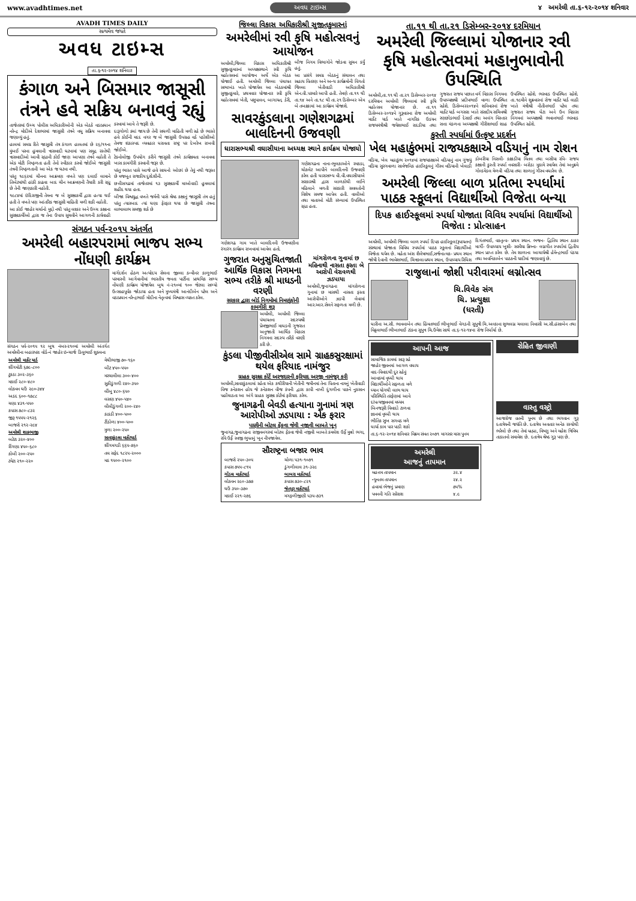www.avadhtimes.net અવધ ટાઇમ્સ ૪ અમરેલી તા.૬-૧૨-૨૦૧૪ શનિવાર
AVADH TIMES DAILY
સત્યમેવ જયતે
અવધ ટાઇમ્સ
તા.૬-૧૨-૨૦૧૪ શનિવાર
કંગાળ અને બિસમાર જાસૂસી તંત્રને હવે સક્રિય બનાવવું રહ્યું
તાજેતરમાં ઉચ્ચ પોલીસ અધિકારીઓની એક બેઠકે વડાપ્રધાન નરેન્દ્ર મોદીએ દેશભરમાં જાસૂસી તંત્રને વધુ સક્રિય બનાવવા જણાવ્યું હતું.
હાલમાં સમગ્ર રીતે જાસૂસી તંત્ર કંગાળ હાલતમાં છે ૨૬/૧૧ના મુંબઈ પરના હુમલાની ત્રાસવાદી ઘટનામાં પણ સમુદ્ર રસ્તેથી ત્રાસવાદીઓ આવી રહ્યાની કોઈ જાણ આપણા તંત્રને નહોતી તે એક મોટી નિષ્ફળતા હતી તેનો સ્વીકાર કરવો જોઈએ જાસૂસી તંત્રની નિષ્ફળતાની આ એક જ ઘટના નથી.
પરંતુ ૧૯૬૨માં ચીનના આક્રમણ વખતે પણ દલાઈ લામાને તિબેટમાંથી હાંકી કાઢવા બાદ ચીન આક્રમણની તૈયારી કરી રહ્યુ છે તેની જાણકારી નહોતી.
૧૯૮૪માં ઇંદિરાજીની તેમના જ બે સુરક્ષાકર્મી દ્વારા હત્યા થઈ હતી તે વખતે પણ આંતરિક જાસૂસી માહિતી મળી શકી નહોતી.
આ કોઈ જાહેર ચર્ચાનો મુદ્દો નથી પરંતુ લશ્કર અને ઉચ્ચ કક્ષાના સુરક્ષાકર્મીઓ દ્વારા જ તેના ઉપાય સૂચવીને આગળની કાર્યવાહી કરવામાં આવે તે જરૂરી છે.
દારૂગોળો ક્યાં જાય છે તેની સઘળી માહિતી મળી રહે છે ભારતે હવે કોઈની મદદ વગર જ બે જાસૂસી ઉપગ્રહ વડે પડોશીઓ તેમજ શંકાસ્પદ વ્યવહાર ધરાવતા રાષ્ટ્ર પર દેખરેખ રાખવી જોઈએ.
ટેકનોલોજી ઉપયોગ કરીને જાસૂસી તંત્રને કાર્યક્ષમતા બનાવવા ખાસ કામગીરી કરવાની જરૂર છે.
પરંતુ ભારત પાસે આજે હવે સાધનો ઓછાં છે તેવું નથી જરૂરત છે મજબૂત રાજકીય દુરદેશીની.
છત્તીસગઢમાં તાજેતરમાં ૧૩ સુરક્ષાકર્મી માઓવાદી હુમલામાં શહીદ થયા હતા.
બીજા વિશ્વયુદ્ધ વખતે જર્મની પાસે શ્રેષ્ઠ કક્ષાનું જાસૂસી તંત્ર હતું પરંતુ ત્યારબાદ ત્યાં ઘણા ફેરફાર થયા છે જાસૂસી તંત્રના લાભાલાભ સમજી શકે છે
સંગઠન પર્વ-૨૦૧૫ અંતર્ગત
અમરેલી બહારપરામાં ભાજપ સભ્ય નોંધણી કાર્યક્રમ
સંગઠન પર્વ-૨૦૧૫ ૧૨ બુથ નંબર-૨૧૦માં અમરેલી અંતર્ગત અમરેલીના બહારપરા વોર્ડ-નં જાહેર ઇન્ચાર્જ ડિલુભાઈ શુક્લના
માર્ગદર્શન હેઠળ અત્યોદય સેલના જીલ્લા કન્વીનર કાળુભાઈ પરમારની આગેવાનીમાં ભારતીય જનતા પાર્ટીના પ્રાથમિક સભ્ય નોંધણી કાર્યક્રમ યોજાયેલ બુથ નં-૨૧૦માં ૧૦૦ જેટલા સભ્યો ઉત્સાહપૂર્વક જોડાયા હતા અને મુખ્યમંત્રી આનંદીબેન પટેલ અને વડાપ્રધાન નરેન્દ્રભાઈ મોદીના નેતૃત્વમાં વિશ્વાસ વ્યક્ત કરેલ.
| અમરેલી માર્કેટ યાર્ડ |
| --- |
| શીંગમોટી ૬૭૯-૮૦૦ |
| ટુકડા ૩૦૨-૩૬૦ |
| મકાઈ ૨૮૦-૪૮૦ |
| લોકવન ઘઉં ૨૯૦-૩૪૪ |
| અડદ ૬૦૦-૧૭૮૮ |
| ચણા ૪૩૧-૫૫૦ |
| કપાસ ૭૮૦-૮૩૨ |
| જીરૂ ૧૫૫૫-૨૧૨૬ |
| બાજરો ૨૧૨-૨૯૪ |
| અમરેલી શાકભાજી |
| બટેટા ૩૨૦-૪૦૦ |
| રીંગણા ૪૫૦-૬૮૦ |
| કોબી ૨૦૦-૨૫૦ |
| ટમેટા ૨૧૦-૨૨૦ |
| મેથીભાજી ૭૦-૧૬૦ |
| બીટ ૪૫૦-૫૫૦ |
| મરચાલીલા ૩૦૦-૪૦૦ |
| સુકીડુંગળી ૨૪૦-૩૫૦ |
| લીંબુ ૪૮૦-૬૫૦ |
| લસણ ૪૫૦-૫૪૦ |
| લીલીડુંગળી ૨૦૦-૨૪૦ |
| કાકડી ૪૦૦-૫૦૦ |
| ટીંડોળા ૪૦૦-૫૦૦ |
| મુળા ૨૦૦-૨૫૦ |
| સાવરકુંડલા માર્કેટયાર્ડ |
| શીંગમગડી ૬૬૫-૭૬૦ |
| તલ સફેદ ૧૮૨૫-૨૦૦૦ |
| મઠ ૧૫૦૦-૨૧૦૦ |
જિલ્લા વિકાસ અધિકારીશ્રી સુજીતકુમારનાં
અમરેલીમાં રવી કૃષિ મહોત્સવનું આયોજન
અમરેલી,જિલ્લા વિકાસ અધિકારીશ્રી સુજીતકુમારનાં અધ્યક્ષસ્થાને રવી કૃષિ મહોત્સવનાં આયોજન અર્થે એક બેઠક યોજાઈ હતી. અમરેલી જિલ્લા પંચાયત સભાખંડ ખાતે યોજાયેલ આ બેઠકમાંશ્રી સુજીતકુમારે, પ્રથમવાર યોજાનાર રવી કૃષિ મહોત્સવમાં ખેતી, પશુપાલન, બાગાયત, ડેરી, બીજ નિગમ વિભાગોને જોડવા સૂચન કર્યું હતું.
આ પ્રસંગે સમગ્ર બેઠકનું સંચાલન તથા સહાય વિતરણ અને અન્ય કાર્યક્રમોની વિગતો જિલ્લા ખેતીવાડી અધિકારીશ્રી એન.વી.પરમારે આપી હતી. તેમણે તા.૧૧ થી તા.૧૪ અને તા.૧૮ થી તા.૨૧ ડિસેમ્બર એમ બે તબક્કામાં આ કાર્યક્રમ યોજાશે.
સાવરકુંડલાના ગણેશગઢમાં બાલદિનની ઉજવણી
ધારાસભ્યશ્રી વઘાસીયાના અધ્યક્ષ સ્થાને કાર્યક્રમ યોજાયો
ગણેશગઢ ગામ ખાતે બાલદિનની ઉજવણીના રંગારંગ કાર્યક્રમ રાખવામાં આવેલ હતો.
ગણેશગઢના નાના-ભુલકાઓને રમકડા, ચોકલેટ આપીને બાલદિનની ઉજવણી કરેલ હતી ધારાસભ્ય વી.વી.વઘાસીયાએ સરકારશ્રી દ્વારા બાળકોથી લઈને મહિલાને મળતી સરકારી સવલતોની વિશેષ સમજ આપેલ હતી. વાલીઓ તથા માતાઓ મોટી સંખ્યામાં ઉપસ્થિત રહ્યા હતા.
ગુજરાત અનુસુચિતજાતી આર્થિક વિકાસ નિગમના સભ્ય તરીકે શ્રી માધડની વરણી
સરકાર દ્વારા બોર્ડ નિગમોમાં નિમણુંકોની કામગીરી શરૂ
અમરેલી, અમરેલી જિલ્લા પંચાયતના સદસ્યશ્રી પ્રેમજીભાઈ માધડની ગુજરાત અનુજાતી આર્થિક વિકાસ નિગમના સદસ્ય તરીકે વરણી કરી છે.
માંગરોળના ગુનામાં છ મહિનાથી નાસતા ફરતા બે આરોપી વેરાવળથી ઝડપાયા
અમરેલી,જુનાગઢના માંગરોળના ગુનામાં છ માસથી નાસતા ફરતા આરોપીઓને ઝડપી લેવામાં આર.આર.સેલને સફળતા મળી છે.
કુંડલા પીજીવીસીએલ સામે ગ્રાહકસુરક્ષામાં થયેલ ફરિયાદ નામંજુર
ગ્રાહક સુરક્ષા કોર્ટે અરજદારની ફરિયાદ અરજી નામંજુર કરી
અમરેલી,સાવરકુંડલામાં રહેતા એક કથીરીયાની ખેતીની જમીનમાં તેના પિતાના નામનું ખેતીવાડી વિજ કનેકશન હોય જે કનેકશન વીજ કંપની દ્વારા કાપી નાખી દુંગળીના પાકને નુકસાન પહોંચાડતા આ અંગે ગ્રાહક સુરક્ષા કોર્ટમાં ફરીયાદ કરેલ.
જુનાગઢની બેવડી હત્યાના ગુનામાં ત્રણ આરોપીઓ ઝડપાયા : એક ફરાર
પાણીની બોટલ ફેંકવા જેવી નજીવી બાબતે ખૂન
જુનાગઢ,જુનાગઢના રાજીવનગરમાં બોટલ ફેંકવા જેવી નજીવી બાબતે કમલેશ ઉર્ફે મુન્નો ભગા, રવિ ઉર્ફે રવજી ભુપતનું ખૂન નીપજાવેલ.
સૌરાષ્ટ્રના બજાર ભાવ
| બાજરો ૨૫૦-૩૦૫ | ચોળા ૫૩૧-૧૦૭૧ |
| કપાસ ૭૫૫-૮૧૫ | ડુંગળીલાલ ૩૧-૩૨૯ |
| ગોંડલ માર્કેટયાર્ડ | બાબરા માર્કેટયાર્ડ |
| લોકવન ૨૯૦-૩૭૭ | કપાસ ૭૩૦-૮૨૧ |
| ઘઉં ૩૫૦-૩૭૦ | જેતપુર માર્કેટયાર્ડ |
| મકાઈ ૨૨૧-૨૭૬ | મગફળીજીણી ૫૩૫-૭૩૧ |
તા.૧૧ થી તા.૨૧ ડિસેમ્બર-૨૦૧૪ દરમિયાન
અમરેલી જિલ્લામાં યોજાનાર રવી કૃષિ મહોત્સવમાં મહાનુભાવોની ઉપસ્થિતિ
અમરેલી,તા.૧૧ થી તા.૨૧ ડિસેમ્બર-૨૦૧૪ દરમિયાન અમરેલી જિલ્લામાં રવી કૃષિ મહોત્સવ યોજાનાર છે. તા.૧૧ ડિસેમ્બર-૨૦૧૪ને ગુરૂવારના રોજ અમરેલી માર્કેટ યાર્ડ ખાતે નાગરિક ઉડયન રાજયમંત્રીશ્રી જયેશભાઈ રાદડીયા તથા ગુજરાત રાજય પછાત વર્ગ વિકાસ નિગમના ઉપાધ્યક્ષશ્રી પ્રદીપભાઈ વાળા ઉપસ્થિત રહેશે. ડિસેમ્બર૨૦૧૪ને શનિવારનાં રોજ માર્કેટ યાર્ડ બગસરા ખાતે સંસદીય સચિવશ્રી રણછોડભાઈ દેસાઈ તથા અલંગ વિસ્તાર સત્તા મંડળના અધ્યક્ષશ્રી ગીરીશભાઈ શાહ ઉપસ્થિત રહેશે. ભરવાડ ઉપસ્થિત રહેશે. તા.૧૯મીને શુક્રવારનાં રોજ માર્કેટ યાર્ડ લાઠી ખાતે મંત્રીશ્રી નીતીનભાઈ પટેલ તથા ગુજરાત રાજ્ય ઘેટા અને ઉન વિકાસ નિગમનાં અધ્યક્ષશ્રી ભવાનભાઈ ભરવાડ ઉપસ્થિત રહેશે.
કુસ્તી સ્પર્ધામાં ઉત્કૃષ્ટ પ્રદર્શન
ખેલ મહાકુંભમાં રાજયકક્ષાએ વડિયાનું નામ રોશન
વડિયા, ખેલ મહાકુંભ ૨૦૧૪માં રાજયકક્ષાએ વડિયાનું નામ ગુંજયું વડિયા સુરગવાળા સાર્વજનિક હાઈસ્કૂલનું ગૌરવ વડિયાની ખેલાડી ડોબરીયા નિરાલી- કક્કડીયા મિતલ તથા બસીયા રવિ- રાજય કક્ષાની કુસ્તી સ્પર્ધા નવસારી- બરોડા મુકામે રમાયેલ તેમાં અનુક્રમે ગોલ્ડમેડલ મેળવી વડિયા તથા શાળાનું ગૌરવ વધારેલ છે.
અમરેલી જિલ્લા બાળ પ્રતિભા સ્પર્ધામાં પાઠક સ્કૂલનાં વિદ્યાર્થીઓ વિજેતા બન્યા
દિપક હાઈસ્કૂલમાં સ્પર્ધા યોજાતા વિવિધ સ્પર્ધામાં વિદ્યાર્થીઓ વિજેતા : પ્રોત્સાહન
અમરેલી, અમરેલી જિલ્લા બાળ સ્પર્ધા દિપક હાઈસ્કૂલ(રૂપાયતન) સંસ્થામાં યોજાતા વિવિધ સ્પર્ધામાં પાઠક સ્કૂલનાં વિદ્યાર્થીઓ વિજેતા થયેલ છે. મહેતા અંશ શૈલેષભાઈ,સર્જનાત્મક- પ્રથમ સ્થાન જોષી દેવાની ભાવેશભાઈ, ચિત્રકલા-પ્રથમ સ્થાન, ઉપાધ્યાય રિધિશ દિગંતભાઈ, વકતૃત્વ- પ્રથમ સ્થાન. ભજન- દ્વિતિય સ્થાન ઠાકર માર્ગી- ઉપાધ્યાય ખુશી- સરવૈયા ક્રિષ્ના- લગ્નગીત સ્પર્ધામાં દ્વિતીય સ્થાન પ્રાપ્ત કરેલ છે. તેમ શાળાના આચાર્યશ્રી હેમેન્દ્રભાઈ પંડયા તથા અવનિકાબેન પાઠકની યાદીમાં જણાવાયું છે.
રાજુલાનાં જોશી પરીવારમાં લગ્નોત્સવ
ચિ.વિવેક સંગ
ચિ. પ્રત્યુક્ષા
(ધરતી)
ધારીના અ.સૌ. ભાવનાબેન તથા હિંમતભાઈ ભીખુભાઈ વેગડની સુપુત્રી ચિ.અલ્કાના શુભલગ્ન ચલાલા નિવાસી અ.સૌ.હંસાબેન તથા વિઠ્ઠલભાઈ ભીખાભાઈ ટાંકના સુપુત્ર ચિ.ઉમેશ સાથે તા.૬-૧૨-૧૪ના રોજ નિર્ધાર્યા છે.
આપની આજ
સામાજિક કામમાં સારૂ રહે
જાહેર જીવનમાં આગળ વધાય
વાદ-વિવાદથી દુર રહેવું
આવકમાં વૃધ્ધી થાય
વિદ્યાર્થીઓને સફળતા મળે
ધ્યાન યોગથી લાભ થાય
પરિસ્થિતિ તરફેણમાં આવે
દાંપત્યજીવનમાં મધ્યમ
બિનજરૂરી વિવાદો ટાળવા
જ્ઞાનમાં વૃધ્ધી થાય
ભૌતિક સુખ સગવડ મળે
ધાર્યા કામ પાર પાડી શકો
તા.૬-૧૨-૨૦૧૪ શનિવાર વિક્રમ સંવત ૨૦૭૧ માગસર માસ પુનમ
રોહિત જીવાણી
વાસ્તુ વસ્ટ્રો
આજરોજ વ્રતની પુનમ છે તથા ભગવાન ગુરૂ દતાત્રેયની જયંતિ છે. દતાત્રેય અવતાર અનેક રસ્યોથી ભરેલો છે તથા તેમાં બ્રહ્મા, વિષ્ણુ અને મહેશ ત્રિવિધ તાકાતનો સમાવેશ છે. દતાત્રેય શ્રેષ્ઠ ગુરૂ પણ છે.
અમરેલી
આજનું તાપમાન
| મહત્તમ તાપમાન | ૩૨.૪ |
| ન્યુનતમ તાપમાન | ૨૪.૨ |
| હવામાં ભેજનું પ્રમાણ | ૭૫% |
| પવનની ગતિ સરેરાશ | ૪.૯ |